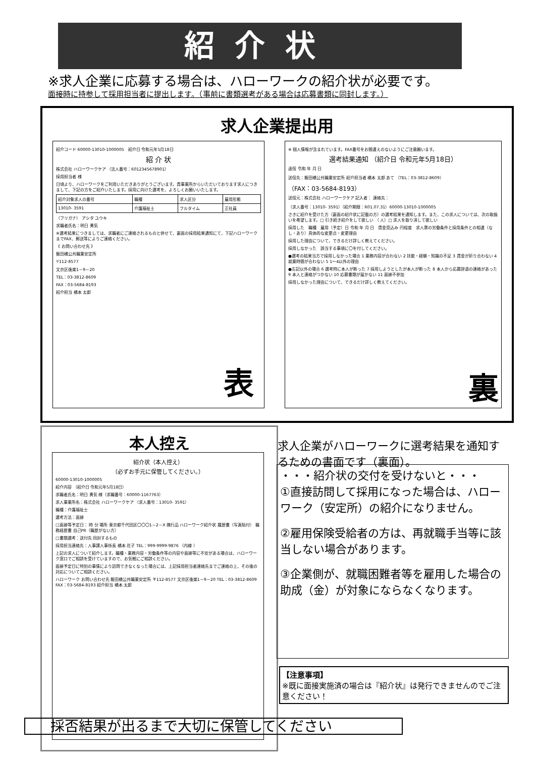紹介状
※求人企業に応募する場合は、ハローワークの紹介状が必要です。
面接時に持参して採用担当者に提出します。（事前に書類選考がある場合は応募書類に同封します。）
求人企業提出用
紹介コード 60000-13010-1000005　紹介日 令和元年5月18日
紹 介 状
株式会社 ハローワークケア （法人番号：6012345678901）
採用担当者 様
日頃より、ハローワークをご利用いただきありがとうございます。貴事業所からいただいております求人につきまして、下記の方をご紹介いたします。採用に向けた選考を、よろしくお願いいたします。
| 紹介対象求人の番号 | 職種 | 求人区分 | 雇用形態 |
| --- | --- | --- | --- |
| 13010- 3591 | 介護福祉士 | フルタイム | 正社員 |
（フリガナ） アシタ ユウキ
求職者氏名：明日 勇気
※選考結果につきましては、求職者にご連絡されるものと併せて、裏面の採用結果通知にて、下記ハローワークまでFAX、郵送等によりご連絡ください。
《 お問い合わせ先 》
飯田橋公共職業安定所
〒112-8577
文京区後楽1－9－20
TEL：03-3812-8609
FAX：03-5684-8193
紹介担当 橋本 太郎
表
※ 個人情報が含まれています。FAX番号をお間違えのないようにご注意願います。
選考結果通知 （紹介日 令和元年5月18日）
返信 令和 年 月 日
送信先：飯田橋公共職業安定所 紹介担当者 橋本 太郎 あて （TEL：03-3812-8609）
（FAX：03-5684-8193）
送信元：株式会社 ハローワークケア 記入者： 連絡先：
（求人番号：13010- 3591）（紹介期限：R01.07.31）60000-13010-1000005
さきに紹介を受けた方（裏面の紹介状に記載の方）の選考結果を通知します。また、この求人については、次の取扱いを希望します。□ 引き続き紹介をして欲しい （ 人）□ 求人を取り消して欲しい
採用した　職種　雇用（予定）日 令和 年 月 日　賃金見込み 円程度　求人票の労働条件と採用条件との相違（なし・あり）具体的な変更点・変更理由
採用した理由について、できるだけ詳しく教えてください。
採用しなかった　該当する事項に〇を付してください。
●選考の結果当方で採用しなかった場合 1 業務内容が合わない 2 技能・経験・知識の不足 3 賃金が折り合わない 4 就業時間が合わない 5 1～4以外の理由
●左記以外の場合 6 選考時に本人が断った 7 採用しようとしたが本人が断った 8 本人から応募辞退の連絡があった 9 本人と連絡がつかない 10 応募書類が届かない 11 面接不参加
採用しなかった理由について、できるだけ詳しく教えてください。
裏
本人控え
紹介状（本人控え）
（必ずお手元に保管してください。）
60000-13010-1000005
紹介内容 （紹介日 令和元年5月18日）
求職者氏名：明日 勇気 様（求職番号：60000-1167763）
求人事業所名：株式会社 ハローワークケア （求人番号：13010- 3591）
職種：介護福祉士
選考方法：面接
□面接等予定日： 時 分 場所 東京都千代田区〇〇〇1－2－X 携行品 ハローワーク紹介状 履歴書（写真貼付） 職務経歴書 自己PR（職歴がない方）
□書類選考：送付先 同封するもの
採用担当連絡先：人事課人事係長 橋本 花子 TEL：999-9999-9876 （内線 ）
上記の求人について紹介します。職種・業務内容・労働条件等の内容や面接等に不安がある場合は、ハローワーク窓口でご相談を受けていますので、お気軽にご相談ください。
面接予定日に特別の事情により訪問できなくなった場合には、上記採用担当者連絡先までご連絡の上、その後の対応についてご相談ください。
ハローワーク お問い合わせ先 飯田橋公共職業安定所 〒112-8577 文京区後楽1－9－20 TEL：03-3812-8609 FAX：03-5684-8193 紹介担当 橋本 太郎
求人企業がハローワークに選考結果を通知するための書面です（裏面）。
・・・紹介状の交付を受けないと・・・
①直接訪問して採用になった場合は、ハローワーク（安定所）の紹介になりません。
②雇用保険受給者の方は、再就職手当等に該当しない場合があります。
③企業側が、就職困難者等を雇用した場合の助成（金）が対象にならなくなります。
【注意事項】
※既に面接実施済の場合は『紹介状』は発行できませんのでご注意ください！
採否結果が出るまで大切に保管してください